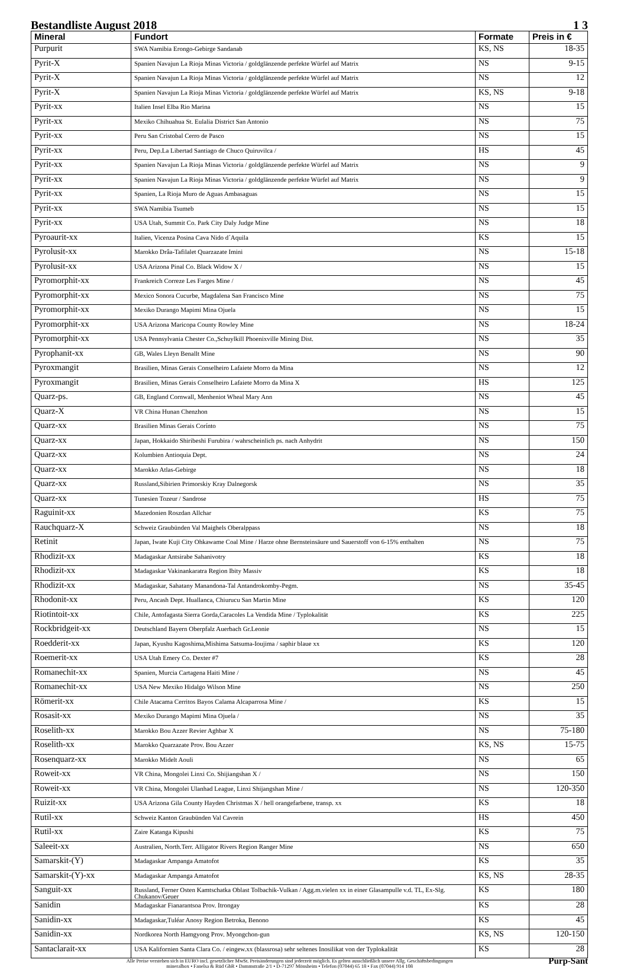Bestandliste August 2018 1 3
| Mineral | Fundort | Formate | Preis in € |
| --- | --- | --- | --- |
| Purpurit | SWA Namibia Erongo-Gebirge Sandanab | KS, NS | 18-35 |
| Pyrit-X | Spanien Navajun La Rioja Minas Victoria / goldglänzende perfekte Würfel auf Matrix | NS | 9-15 |
| Pyrit-X | Spanien Navajun La Rioja Minas Victoria / goldglänzende perfekte Würfel auf Matrix | NS | 12 |
| Pyrit-X | Spanien Navajun La Rioja Minas Victoria / goldglänzende perfekte Würfel auf Matrix | KS, NS | 9-18 |
| Pyrit-xx | Italien Insel Elba Rio Marina | NS | 15 |
| Pyrit-xx | Mexiko Chihuahua St. Eulalia District San Antonio | NS | 75 |
| Pyrit-xx | Peru San Cristobal Cerro de Pasco | NS | 15 |
| Pyrit-xx | Peru, Dep.La Libertad Santiago de Chuco Quiruvilca / | HS | 45 |
| Pyrit-xx | Spanien Navajun La Rioja Minas Victoria / goldglänzende perfekte Würfel auf Matrix | NS | 9 |
| Pyrit-xx | Spanien Navajun La Rioja Minas Victoria / goldglänzende perfekte Würfel auf Matrix | NS | 9 |
| Pyrit-xx | Spanien, La Rioja Muro de Aguas Ambasaguas | NS | 15 |
| Pyrit-xx | SWA Namibia Tsumeb | NS | 15 |
| Pyrit-xx | USA Utah, Summit Co. Park City Daly Judge Mine | NS | 18 |
| Pyroaurit-xx | Italien, Vicenza Posina Cava Nido d´Aquila | KS | 15 |
| Pyrolusit-xx | Marokko Drâa-Tafilalet Quarzazate Imini | NS | 15-18 |
| Pyrolusit-xx | USA Arizona Pinal Co. Black Widow X / | NS | 15 |
| Pyromorphit-xx | Frankreich Correze Les Farges Mine / | NS | 45 |
| Pyromorphit-xx | Mexico Sonora Cucurbe, Magdalena San Francisco Mine | NS | 75 |
| Pyromorphit-xx | Mexiko Durango Mapimi Mina Ojuela | NS | 15 |
| Pyromorphit-xx | USA Arizona Maricopa County Rowley Mine | NS | 18-24 |
| Pyromorphit-xx | USA Pennsylvania Chester Co.,Schuylkill Phoenixville Mining Dist. | NS | 35 |
| Pyrophanit-xx | GB, Wales Lleyn Benallt Mine | NS | 90 |
| Pyroxmangit | Brasilien, Minas Gerais Conselheiro Lafaiete Morro da Mina | NS | 12 |
| Pyroxmangit | Brasilien, Minas Gerais Conselheiro Lafaiete Morro da Mina X | HS | 125 |
| Quarz-ps. | GB, England Cornwall, Menheniot Wheal Mary Ann | NS | 45 |
| Quarz-X | VR China Hunan Chenzhon | NS | 15 |
| Quarz-xx | Brasilien Minas Gerais Corínto | NS | 75 |
| Quarz-xx | Japan, Hokkaido Shiribeshi Furubira / wahrscheinlich ps. nach Anhydrit | NS | 150 |
| Quarz-xx | Kolumbien Antioquia Dept. | NS | 24 |
| Quarz-xx | Marokko Atlas-Gebirge | NS | 18 |
| Quarz-xx | Russland,Sibirien Primorskiy Kray Dalnegorsk | NS | 35 |
| Quarz-xx | Tunesien Tozeur / Sandrose | HS | 75 |
| Raguinit-xx | Mazedonien Roszdan Allchar | KS | 75 |
| Rauchquarz-X | Schweiz Graubünden Val Maighels Oberalppass | NS | 18 |
| Retinit | Japan, Iwate Kuji City Ohkawame Coal Mine / Harze ohne Bernsteinsäure und Sauerstoff von 6-15% enthalten | NS | 75 |
| Rhodizit-xx | Madagaskar Antsirabe Sahanivotry | KS | 18 |
| Rhodizit-xx | Madagaskar Vakinankaratra Region Ibity Massiv | KS | 18 |
| Rhodizit-xx | Madagaskar, Sahatany Manandona-Tal Antandrokomby-Pegm. | NS | 35-45 |
| Rhodonit-xx | Peru, Ancash Dept. Huallanca, Chiurucu San Martin Mine | KS | 120 |
| Riotintoit-xx | Chile, Antofagasta Sierra Gorda,Caracoles La Vendida Mine / Typlokalität | KS | 225 |
| Rockbridgeit-xx | Deutschland Bayern Oberpfalz Auerbach Gr.Leonie | NS | 15 |
| Roedderit-xx | Japan, Kyushu Kagoshima,Mishima Satsuma-Ioujima / saphir blaue xx | KS | 120 |
| Roemerit-xx | USA Utah Emery Co. Dexter #7 | KS | 28 |
| Romanechit-xx | Spanien, Murcia Cartagena Haiti Mine / | NS | 45 |
| Romanechit-xx | USA New Mexiko Hidalgo Wilson Mine | NS | 250 |
| Römerit-xx | Chile Atacama Cerritos Bayos Calama Alcaparrosa Mine / | KS | 15 |
| Rosasit-xx | Mexiko Durango Mapimi Mina Ojuela / | NS | 35 |
| Roselith-xx | Marokko Bou Azzer Revier Aghbar X | NS | 75-180 |
| Roselith-xx | Marokko Quarzazate Prov. Bou Azzer | KS, NS | 15-75 |
| Rosenquarz-xx | Marokko Midelt Aouli | NS | 65 |
| Roweit-xx | VR China, Mongolei Linxi Co. Shijiangshan X / | NS | 150 |
| Roweit-xx | VR China, Mongolei Ulanhad League, Linxi Shijangshan Mine / | NS | 120-350 |
| Ruizit-xx | USA Arizona Gila County Hayden Christmas X / hell orangefarbene, transp. xx | KS | 18 |
| Rutil-xx | Schweiz Kanton Graubünden Val Cavrein | HS | 450 |
| Rutil-xx | Zaire Katanga Kipushi | KS | 75 |
| Saleeit-xx | Australien, North.Terr. Alligator Rivers Region Ranger Mine | NS | 650 |
| Samarskit-(Y) | Madagaskar Ampanga Amatofot | KS | 35 |
| Samarskit-(Y)-xx | Madagaskar Ampanga Amatofot | KS, NS | 28-35 |
| Sanguit-xx | Russland, Ferner Osten Kamtschatka Oblast Tolbachik-Vulkan / Agg.m.vielen xx in einer Glasampulle v.d. TL, Ex-Slg. Chukanov/Geuer | KS | 180 |
| Sanidin | Madagaskar Fianarantsoa Prov. Itrongay | KS | 28 |
| Sanidin-xx | Madagaskar,Tuléar Anosy Region Betroka, Benono | KS | 45 |
| Sanidin-xx | Nordkorea North Hamgyong Prov. Myongchon-gun | KS, NS | 120-150 |
| Santaclarait-xx | USA Kalifornien Santa Clara Co. / eingew.xx (blassrosa) sehr seltenes Inosilikat von der Typlokalität | KS | 28 |
Alle Preise verstehen sich in EURO incl. gesetzlicher MwSt. Preisänderungen sind jederzeit möglich. Es gelten ausschließlich unsere Allg. Geschäftsbedingungen
mineralbox • Fanelsa & Rüd GbR • Dammstraße 2/1 • D-71297 Mönsheim • Telefon (07044) 65 18 • Fax (07044) 914 108
Purp-Sant